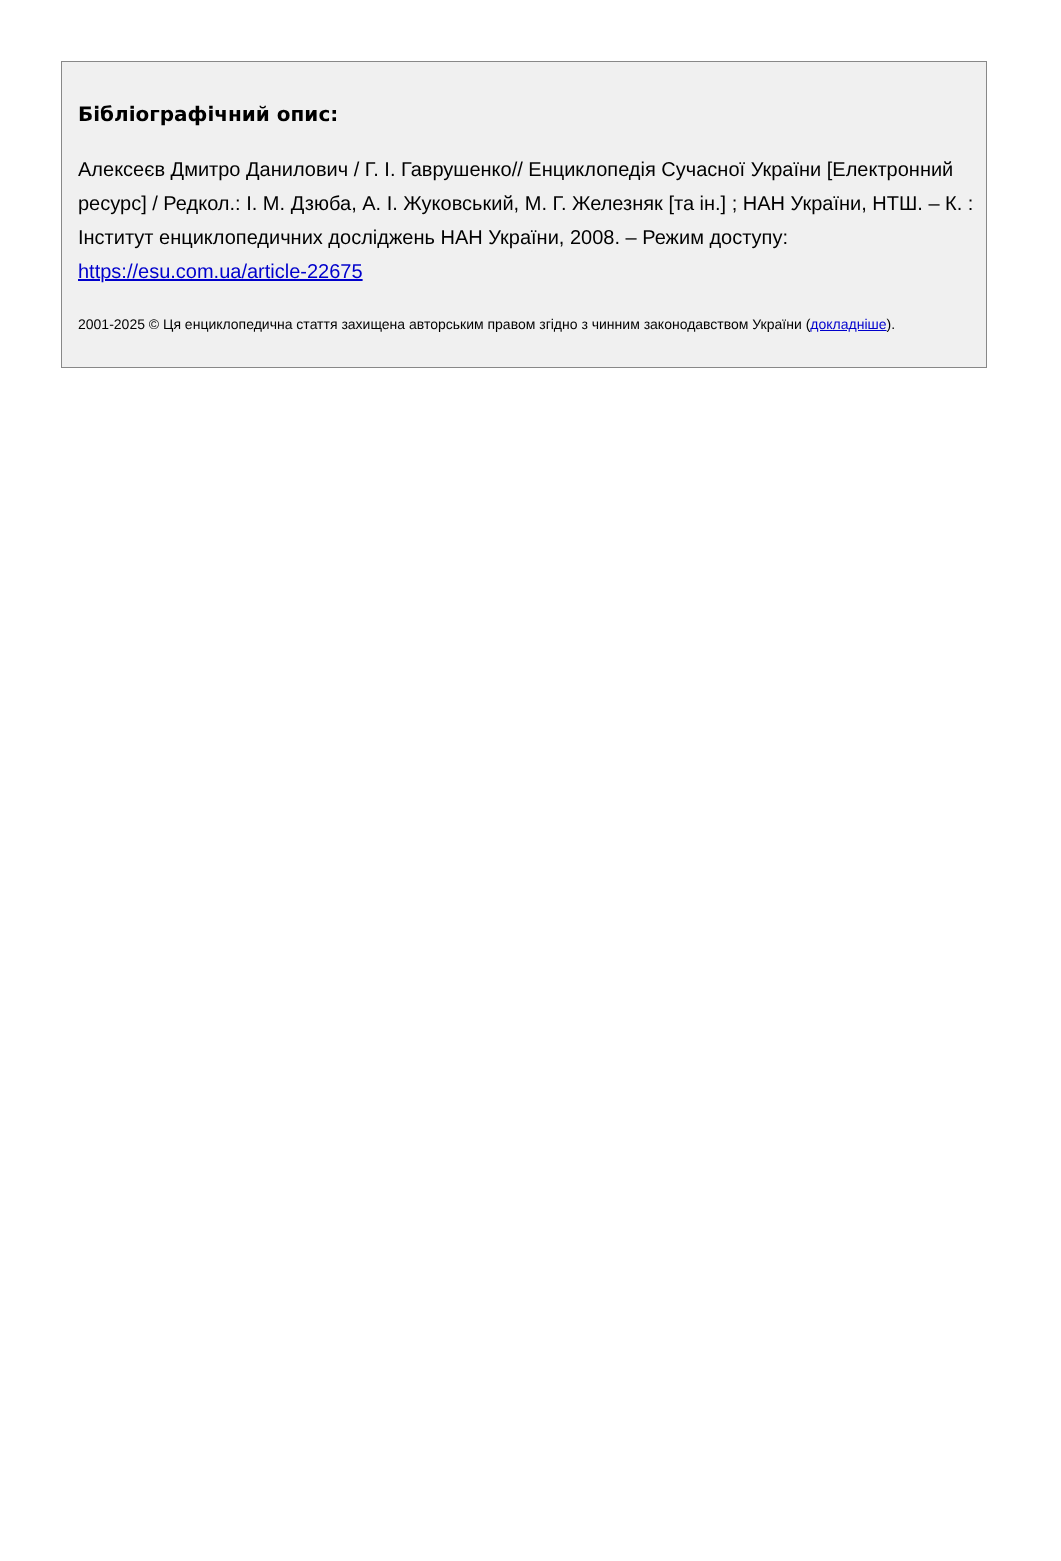Бібліографічний опис:
Алексеєв Дмитро Данилович / Г. І. Гаврушенко// Енциклопедія Сучасної України [Електронний ресурс] / Редкол.: І. М. Дзюба, А. І. Жуковський, М. Г. Железняк [та ін.] ; НАН України, НТШ. – К. : Інститут енциклопедичних досліджень НАН України, 2008. – Режим доступу: https://esu.com.ua/article-22675
2001-2025 © Ця енциклопедична стаття захищена авторським правом згідно з чинним законодавством України (докладніше).